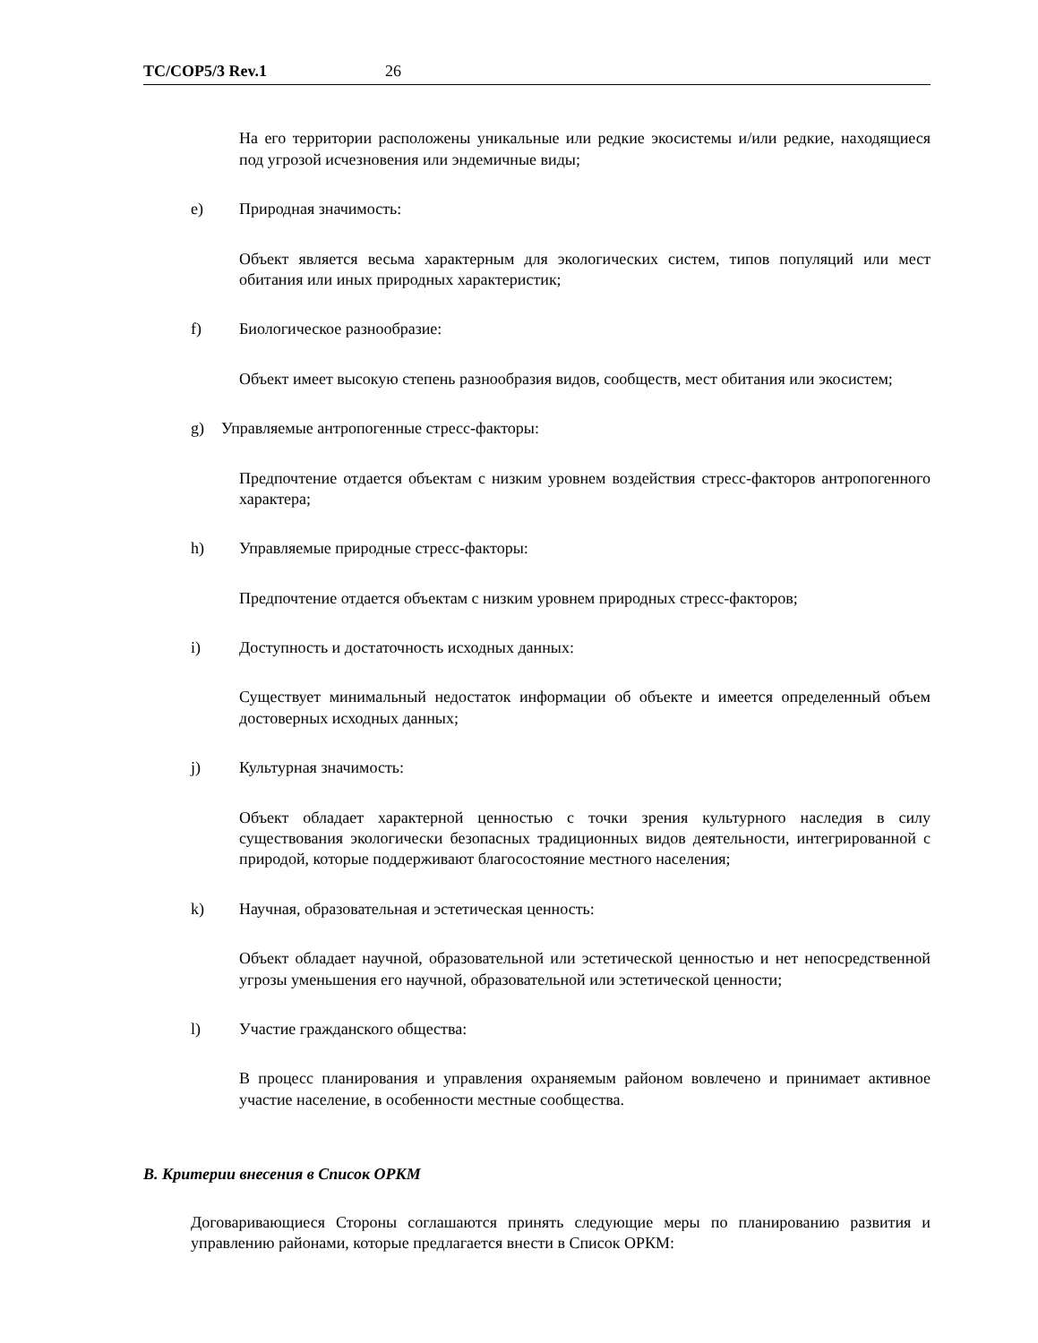TC/COP5/3 Rev.1 26
На его территории расположены уникальные или редкие экосистемы и/или редкие, находящиеся под угрозой исчезновения или эндемичные виды;
e) Природная значимость:
Объект является весьма характерным для экологических систем, типов популяций или мест обитания или иных природных характеристик;
f) Биологическое разнообразие:
Объект имеет высокую степень разнообразия видов, сообществ, мест обитания или экосистем;
g) Управляемые антропогенные стресс-факторы:
Предпочтение отдается объектам с низким уровнем воздействия стресс-факторов антропогенного характера;
h) Управляемые природные стресс-факторы:
Предпочтение отдается объектам с низким уровнем природных стресс-факторов;
i) Доступность и достаточность исходных данных:
Существует минимальный недостаток информации об объекте и имеется определенный объем достоверных исходных данных;
j) Культурная значимость:
Объект обладает характерной ценностью с точки зрения культурного наследия в силу существования экологически безопасных традиционных видов деятельности, интегрированной с природой, которые поддерживают благосостояние местного населения;
k) Научная, образовательная и эстетическая ценность:
Объект обладает научной, образовательной или эстетической ценностью и нет непосредственной угрозы уменьшения его научной, образовательной или эстетической ценности;
l) Участие гражданского общества:
В процесс планирования и управления охраняемым районом вовлечено и принимает активное участие население, в особенности местные сообщества.
B. Критерии внесения в Список ОРКМ
Договаривающиеся Стороны соглашаются принять следующие меры по планированию развития и управлению районами, которые предлагается внести в Список ОРКМ: